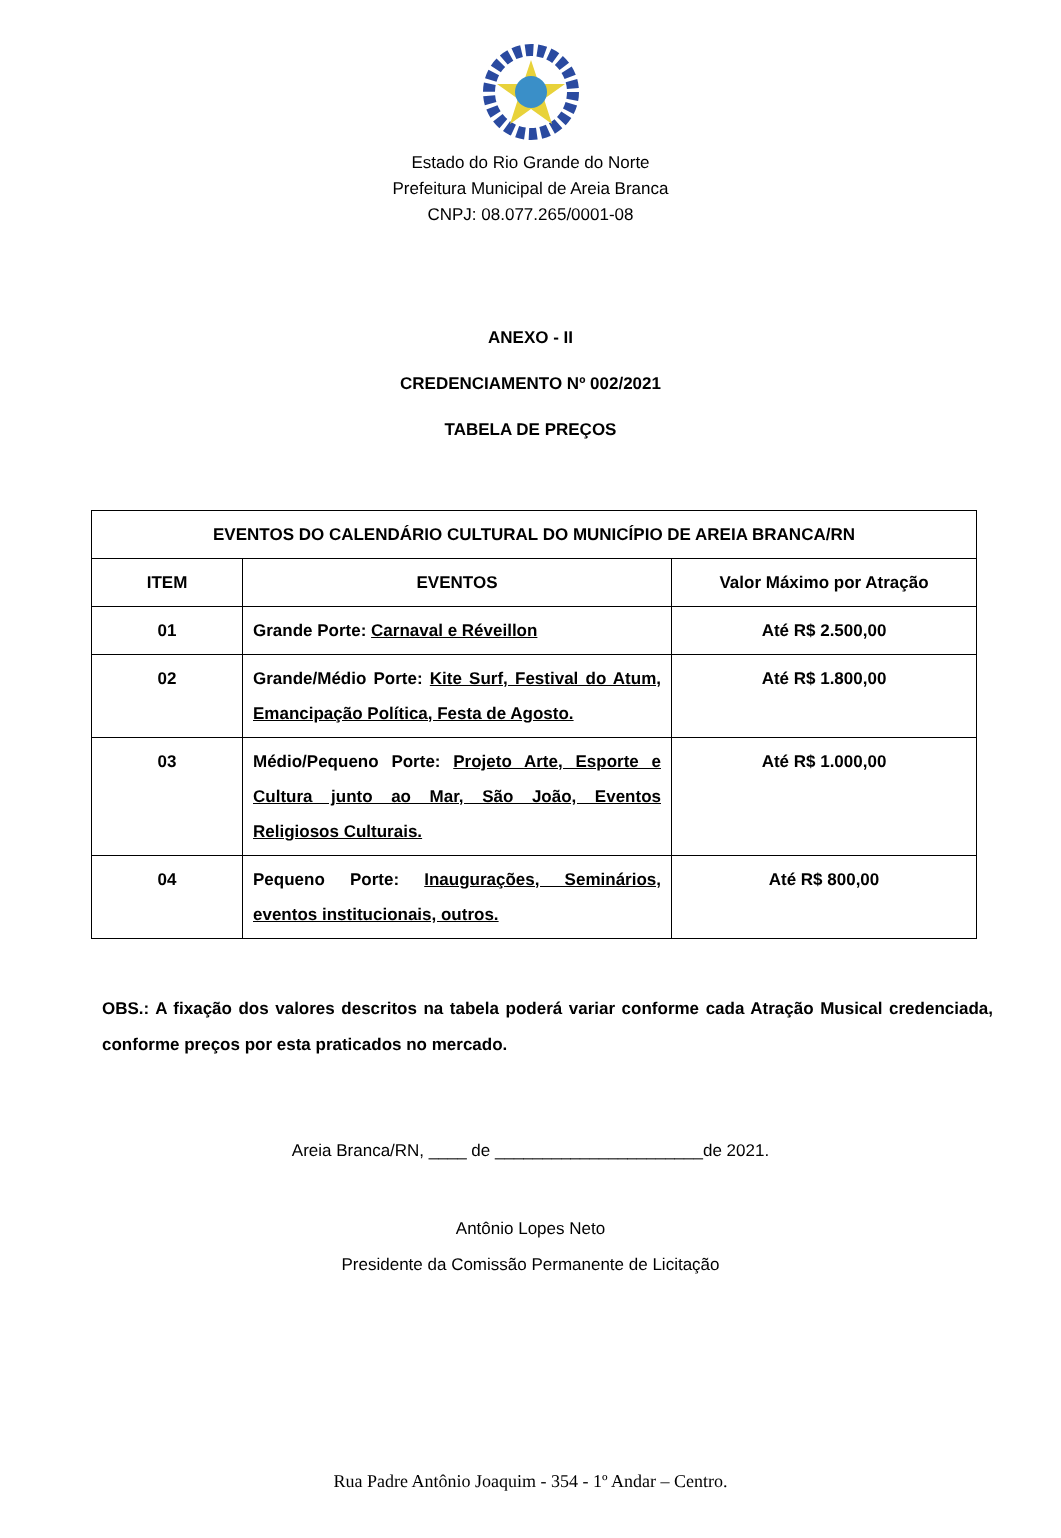Estado do Rio Grande do Norte
Prefeitura Municipal de Areia Branca
CNPJ: 08.077.265/0001-08
ANEXO - II
CREDENCIAMENTO Nº 002/2021
TABELA DE PREÇOS
| EVENTOS DO CALENDÁRIO CULTURAL DO MUNICÍPIO DE AREIA BRANCA/RN | | |
| --- | --- | --- |
| ITEM | EVENTOS | Valor Máximo por Atração |
| 01 | Grande Porte: Carnaval e Réveillon | Até R$ 2.500,00 |
| 02 | Grande/Médio Porte: Kite Surf, Festival do Atum, Emancipação Política, Festa de Agosto. | Até R$ 1.800,00 |
| 03 | Médio/Pequeno Porte: Projeto Arte, Esporte e Cultura junto ao Mar, São João, Eventos Religiosos Culturais. | Até R$ 1.000,00 |
| 04 | Pequeno Porte: Inaugurações, Seminários, eventos institucionais, outros. | Até R$ 800,00 |
OBS.: A fixação dos valores descritos na tabela poderá variar conforme cada Atração Musical credenciada, conforme preços por esta praticados no mercado.
Areia Branca/RN, ____ de ______________________de 2021.
Antônio Lopes Neto
Presidente da Comissão Permanente de Licitação
Rua Padre Antônio Joaquim - 354 - 1º Andar – Centro.